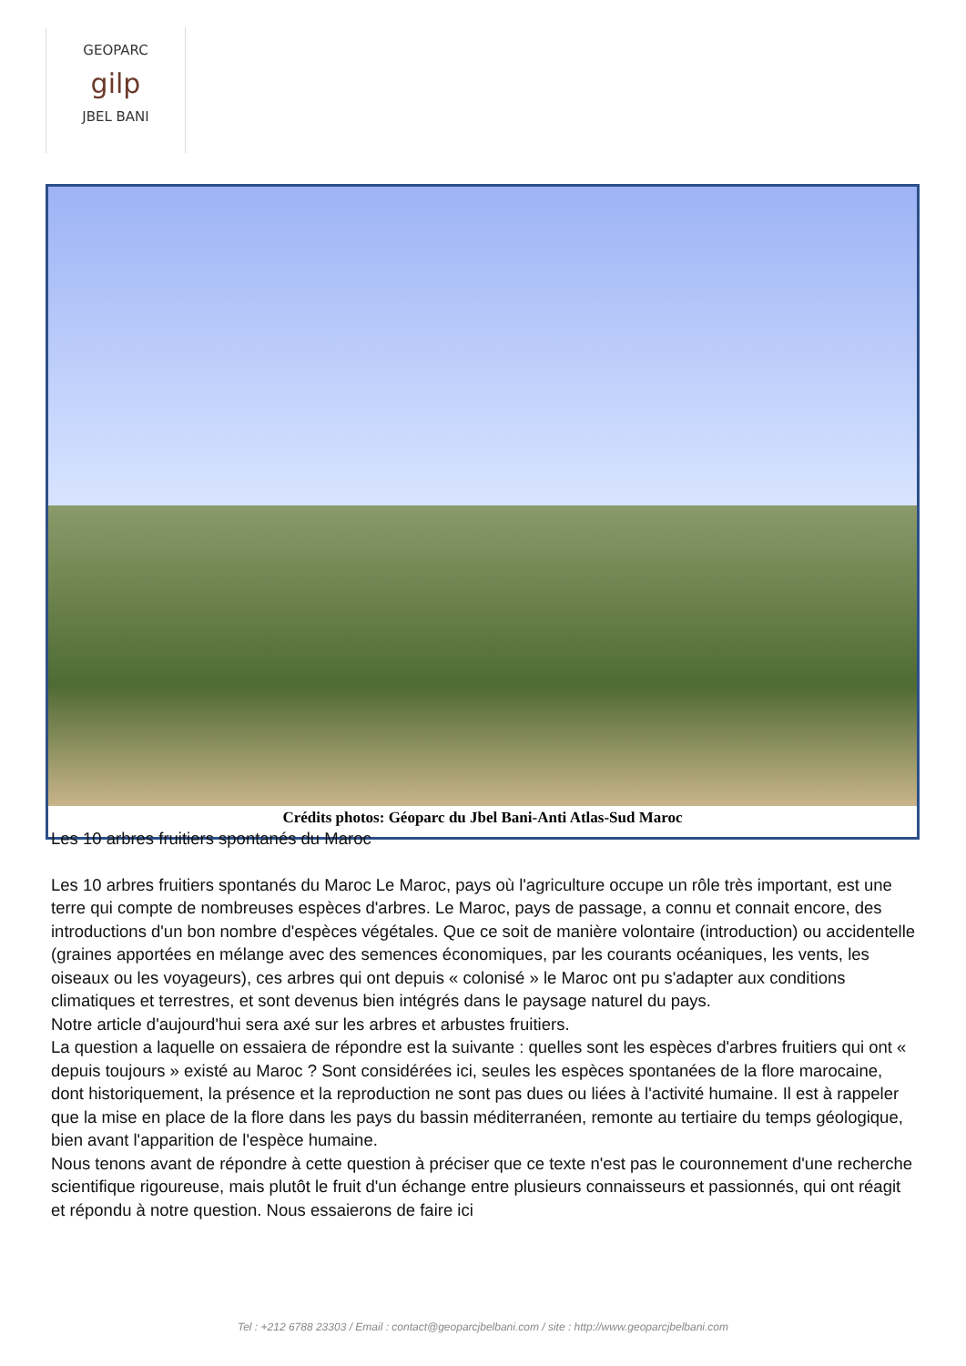GEOPARC
gilp
JBEL BANI
Crédits photos: Géoparc du Jbel Bani-Anti Atlas-Sud Maroc
Les 10 arbres fruitiers spontanés du Maroc
Les 10 arbres fruitiers spontanés du Maroc Le Maroc, pays où l'agriculture occupe un rôle très important, est une terre qui compte de nombreuses espèces d'arbres. Le Maroc, pays de passage, a connu et connait encore, des introductions d'un bon nombre d'espèces végétales. Que ce soit de manière volontaire (introduction) ou accidentelle (graines apportées en mélange avec des semences économiques, par les courants océaniques, les vents, les oiseaux ou les voyageurs), ces arbres qui ont depuis « colonisé » le Maroc ont pu s'adapter aux conditions climatiques et terrestres, et sont devenus bien intégrés dans le paysage naturel du pays.
Notre article d'aujourd'hui sera axé sur les arbres et arbustes fruitiers.
La question a laquelle on essaiera de répondre est la suivante : quelles sont les espèces d'arbres fruitiers qui ont « depuis toujours » existé au Maroc ? Sont considérées ici, seules les espèces spontanées de la flore marocaine, dont historiquement, la présence et la reproduction ne sont pas dues ou liées à l'activité humaine. Il est à rappeler que la mise en place de la flore dans les pays du bassin méditerranéen, remonte au tertiaire du temps géologique, bien avant l'apparition de l'espèce humaine.
Nous tenons avant de répondre à cette question à préciser que ce texte n'est pas le couronnement d'une recherche scientifique rigoureuse, mais plutôt le fruit d'un échange entre plusieurs connaisseurs et passionnés, qui ont réagit et répondu à notre question. Nous essaierons de faire ici
Tel : +212 6788 23303 / Email : contact@geoparcjbelbani.com / site : http://www.geoparcjbelbani.com